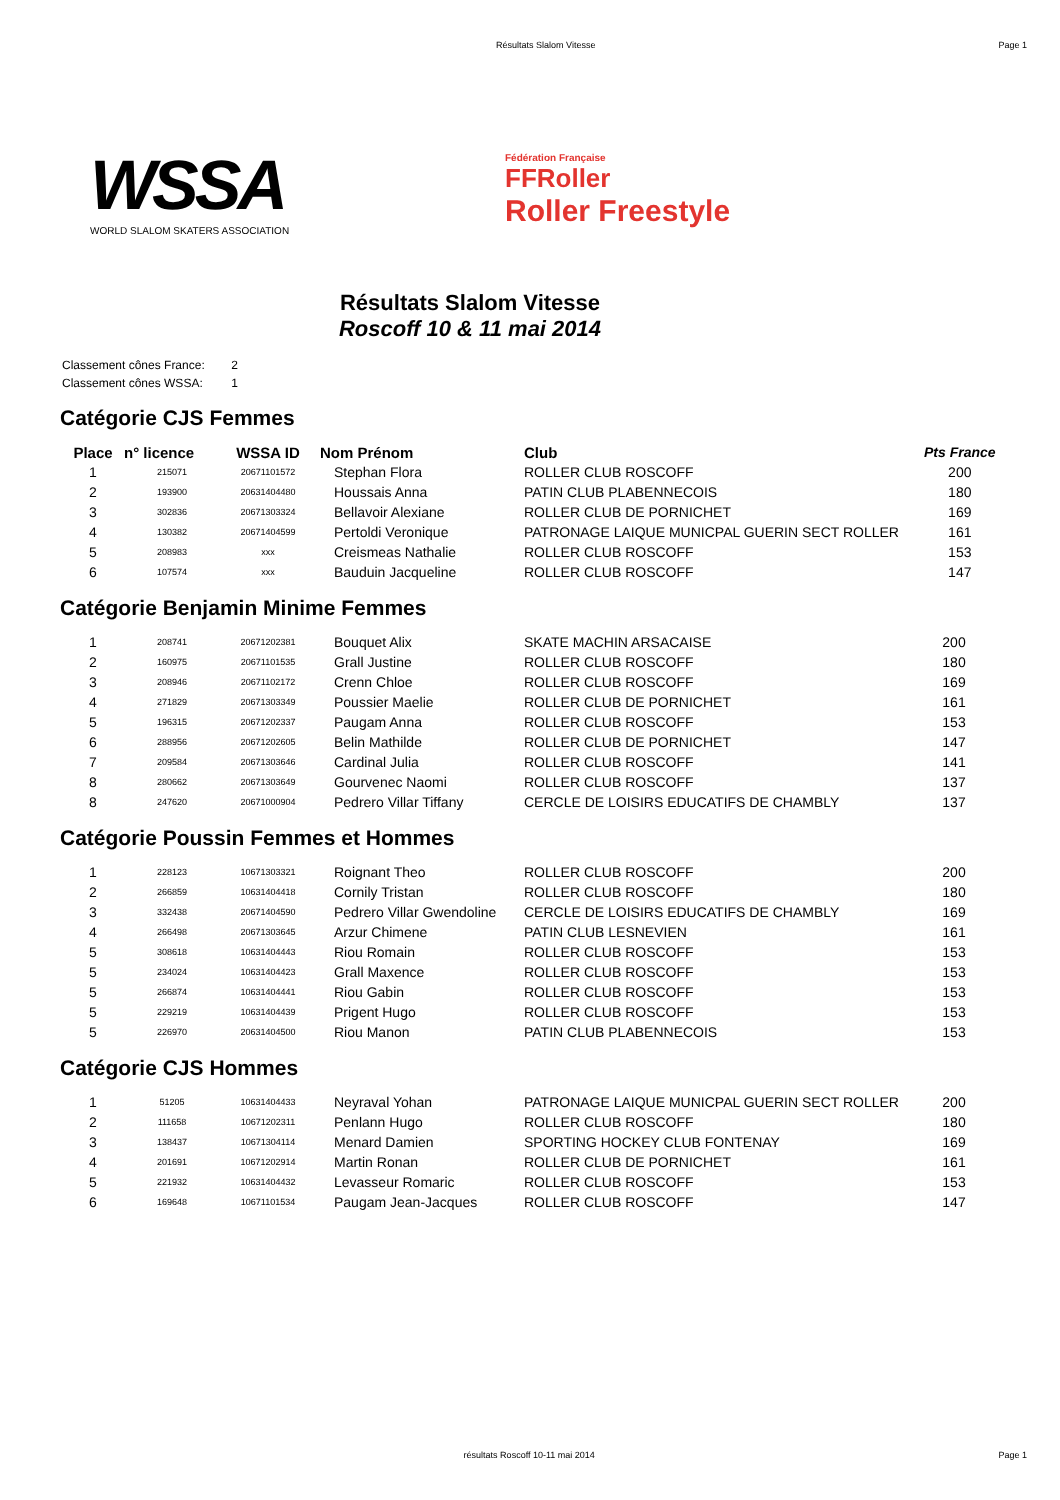Résultats Slalom Vitesse Page 1
WSSA
WORLD SLALOM SKATERS ASSOCIATION
Fédération Française
FFRoller
Roller Freestyle
Résultats Slalom Vitesse
Roscoff 10 & 11 mai 2014
Classement cônes France: 2
Classement cônes WSSA: 1
Catégorie CJS Femmes
| Place | n° licence | WSSA ID | Nom Prénom | Club | Pts France |
| --- | --- | --- | --- | --- | --- |
| 1 | 215071 | 20671101572 | Stephan Flora | ROLLER CLUB ROSCOFF | 200 |
| 2 | 193900 | 20631404480 | Houssais Anna | PATIN CLUB PLABENNECOIS | 180 |
| 3 | 302836 | 20671303324 | Bellavoir Alexiane | ROLLER CLUB DE PORNICHET | 169 |
| 4 | 130382 | 20671404599 | Pertoldi Veronique | PATRONAGE LAIQUE MUNICPAL GUERIN SECT ROLLER | 161 |
| 5 | 208983 | xxx | Creismeas Nathalie | ROLLER CLUB ROSCOFF | 153 |
| 6 | 107574 | xxx | Bauduin Jacqueline | ROLLER CLUB ROSCOFF | 147 |
Catégorie Benjamin Minime Femmes
| 1 | 208741 | 20671202381 | Bouquet Alix | SKATE MACHIN ARSACAISE | 200 |
| 2 | 160975 | 20671101535 | Grall Justine | ROLLER CLUB ROSCOFF | 180 |
| 3 | 208946 | 20671102172 | Crenn Chloe | ROLLER CLUB ROSCOFF | 169 |
| 4 | 271829 | 20671303349 | Poussier Maelie | ROLLER CLUB DE PORNICHET | 161 |
| 5 | 196315 | 20671202337 | Paugam Anna | ROLLER CLUB ROSCOFF | 153 |
| 6 | 288956 | 20671202605 | Belin Mathilde | ROLLER CLUB DE PORNICHET | 147 |
| 7 | 209584 | 20671303646 | Cardinal Julia | ROLLER CLUB ROSCOFF | 141 |
| 8 | 280662 | 20671303649 | Gourvenec Naomi | ROLLER CLUB ROSCOFF | 137 |
| 8 | 247620 | 20671000904 | Pedrero Villar Tiffany | CERCLE DE LOISIRS EDUCATIFS DE CHAMBLY | 137 |
Catégorie Poussin Femmes et Hommes
| 1 | 228123 | 10671303321 | Roignant Theo | ROLLER CLUB ROSCOFF | 200 |
| 2 | 266859 | 10631404418 | Cornily Tristan | ROLLER CLUB ROSCOFF | 180 |
| 3 | 332438 | 20671404590 | Pedrero Villar Gwendoline | CERCLE DE LOISIRS EDUCATIFS DE CHAMBLY | 169 |
| 4 | 266498 | 20671303645 | Arzur Chimene | PATIN CLUB LESNEVIEN | 161 |
| 5 | 308618 | 10631404443 | Riou Romain | ROLLER CLUB ROSCOFF | 153 |
| 5 | 234024 | 10631404423 | Grall Maxence | ROLLER CLUB ROSCOFF | 153 |
| 5 | 266874 | 10631404441 | Riou Gabin | ROLLER CLUB ROSCOFF | 153 |
| 5 | 229219 | 10631404439 | Prigent Hugo | ROLLER CLUB ROSCOFF | 153 |
| 5 | 226970 | 20631404500 | Riou Manon | PATIN CLUB PLABENNECOIS | 153 |
Catégorie CJS Hommes
| 1 | 51205 | 10631404433 | Neyraval Yohan | PATRONAGE LAIQUE MUNICPAL GUERIN SECT ROLLER | 200 |
| 2 | 111658 | 10671202311 | Penlann Hugo | ROLLER CLUB ROSCOFF | 180 |
| 3 | 138437 | 10671304114 | Menard Damien | SPORTING HOCKEY CLUB FONTENAY | 169 |
| 4 | 201691 | 10671202914 | Martin Ronan | ROLLER CLUB DE PORNICHET | 161 |
| 5 | 221932 | 10631404432 | Levasseur Romaric | ROLLER CLUB ROSCOFF | 153 |
| 6 | 169648 | 10671101534 | Paugam Jean-Jacques | ROLLER CLUB ROSCOFF | 147 |
résultats Roscoff 10-11 mai 2014 Page 1